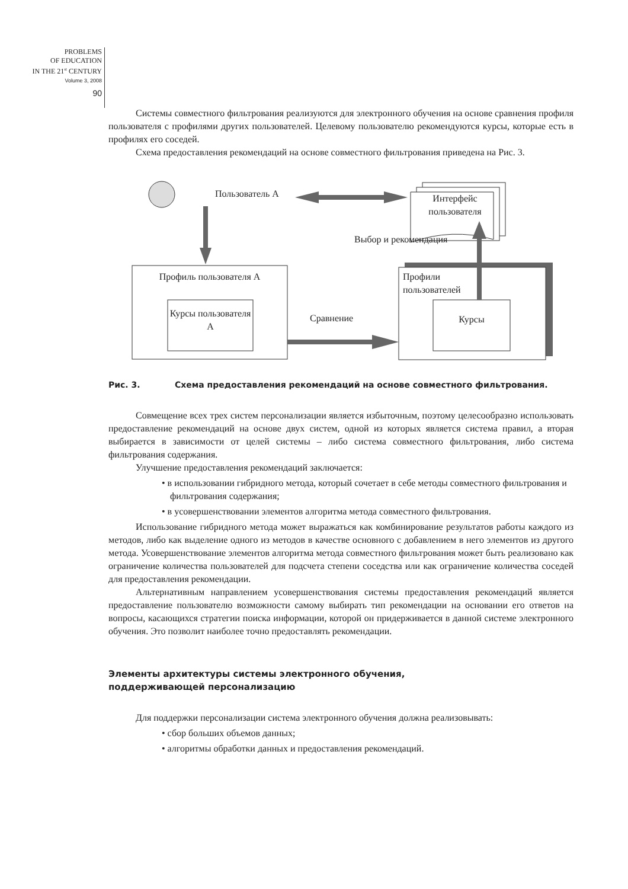PROBLEMS
OF EDUCATION
IN THE 21<sup>st</sup> CENTURY
Volume 3, 2008
90
Системы совместного фильтрования реализуются для электронного обучения на основе сравнения профиля пользователя с профилями других пользователей. Целевому пользователю рекомендуются курсы, которые есть в профилях его соседей.
Схема предоставления рекомендаций на основе совместного фильтрования приведена на Рис. 3.
Пользователь А
Интерфейс пользователя
Выбор и рекомендация
Профиль пользователя А
Курсы пользователя А
Сравнение
Профили
пользователей
Курсы
Рис. 3. Схема предоставления рекомендаций на основе совместного фильтрования.
Совмещение всех трех систем персонализации является избыточным, поэтому целесообразно использовать предоставление рекомендаций на основе двух систем, одной из которых является система правил, а вторая выбирается в зависимости от целей системы – либо система совместного фильтрования, либо система фильтрования содержания.
Улучшение предоставления рекомендаций заключается:
• в использовании гибридного метода, который сочетает в себе методы совместного фильтрования и фильтрования содержания;
• в усовершенствовании элементов алгоритма метода совместного фильтрования.
Использование гибридного метода может выражаться как комбинирование результатов работы каждого из методов, либо как выделение одного из методов в качестве основного с добавлением в него элементов из другого метода. Усовершенствование элементов алгоритма метода совместного фильтрования может быть реализовано как ограничение количества пользователей для подсчета степени соседства или как ограничение количества соседей для предоставления рекомендации.
Альтернативным направлением усовершенствования системы предоставления рекомендаций является предоставление пользователю возможности самому выбирать тип рекомендации на основании его ответов на вопросы, касающихся стратегии поиска информации, которой он придерживается в данной системе электронного обучения. Это позволит наиболее точно предоставлять рекомендации.
Элементы архитектуры системы электронного обучения,
поддерживающей персонализацию
Для поддержки персонализации система электронного обучения должна реализовывать:
• сбор больших объемов данных;
• алгоритмы обработки данных и предоставления рекомендаций.